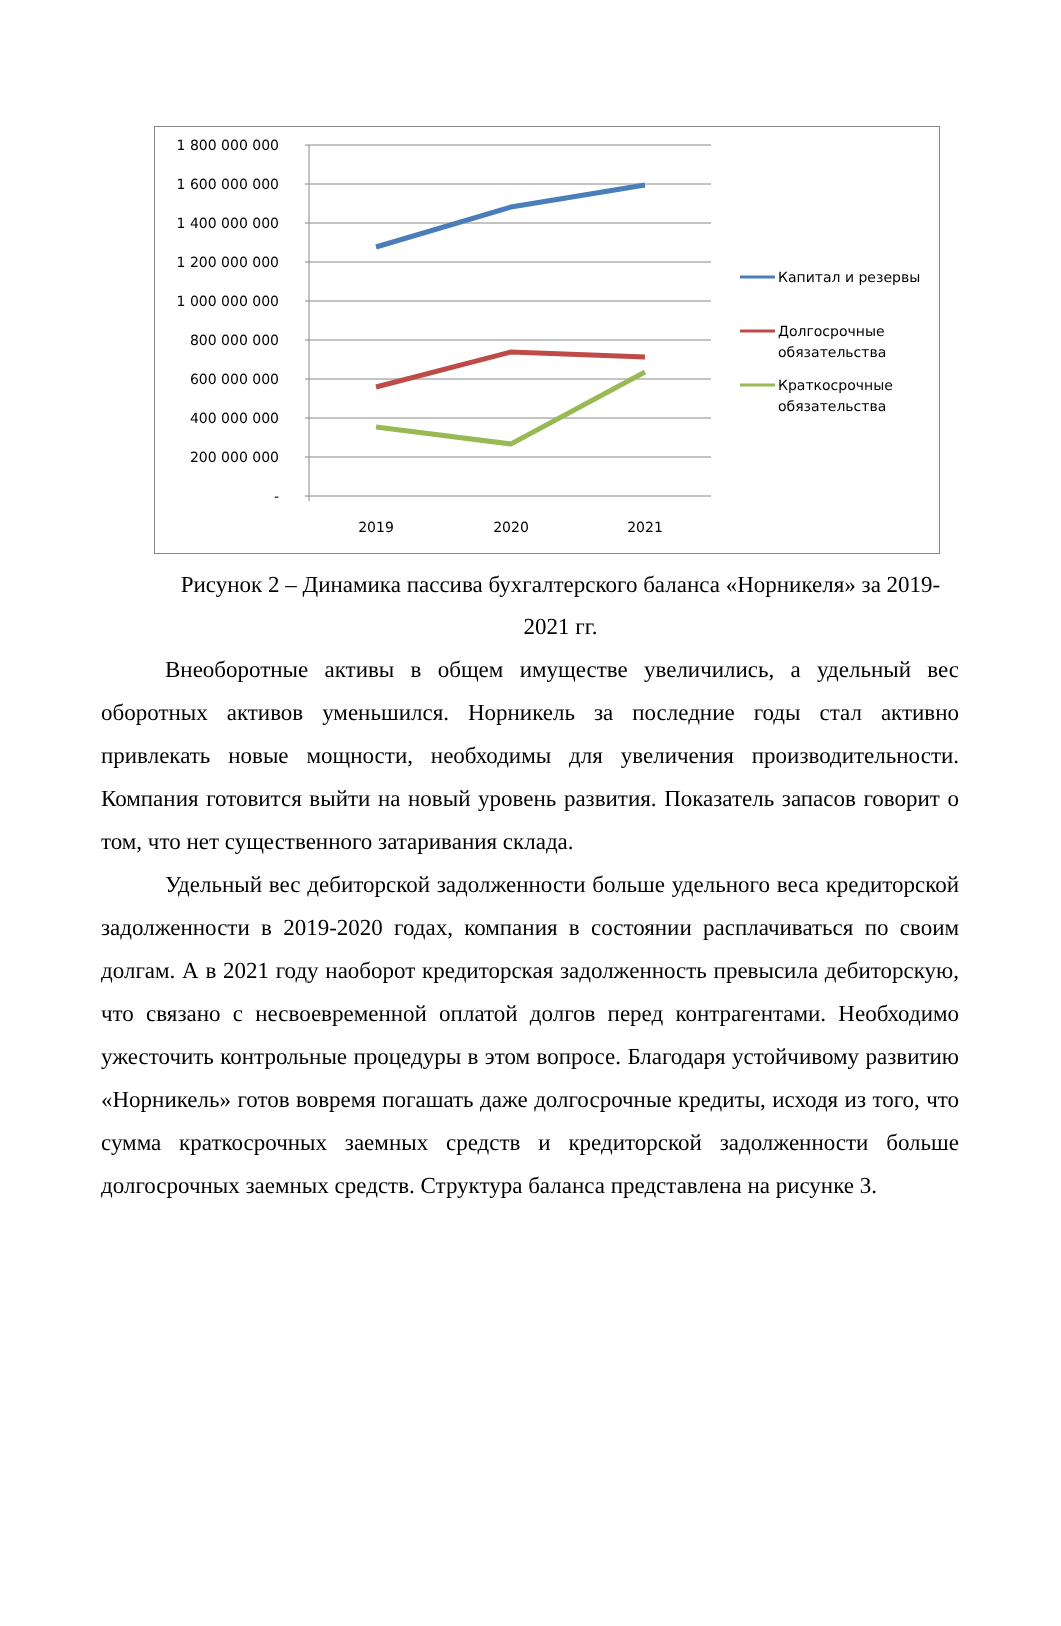1 800 000 000
1 600 000 000
1 400 000 000
1 200 000 000
1 000 000 000
800 000 000
600 000 000
400 000 000
200 000 000
-
2019
2020
2021
Капитал и резервы
Долгосрочные
обязательства
Краткосрочные
обязательства
Рисунок 2 – Динамика пассива бухгалтерского баланса «Норникеля» за 2019-2021 гг.
Внеоборотные активы в общем имуществе увеличились, а удельный вес оборотных активов уменьшился. Норникель за последние годы стал активно привлекать новые мощности, необходимы для увеличения производительности. Компания готовится выйти на новый уровень развития. Показатель запасов говорит о том, что нет существенного затаривания склада.
Удельный вес дебиторской задолженности больше удельного веса кредиторской задолженности в 2019-2020 годах, компания в состоянии расплачиваться по своим долгам. А в 2021 году наоборот кредиторская задолженность превысила дебиторскую, что связано с несвоевременной оплатой долгов перед контрагентами. Необходимо ужесточить контрольные процедуры в этом вопросе. Благодаря устойчивому развитию «Норникель» готов вовремя погашать даже долгосрочные кредиты, исходя из того, что сумма краткосрочных заемных средств и кредиторской задолженности больше долгосрочных заемных средств. Структура баланса представлена на рисунке 3.